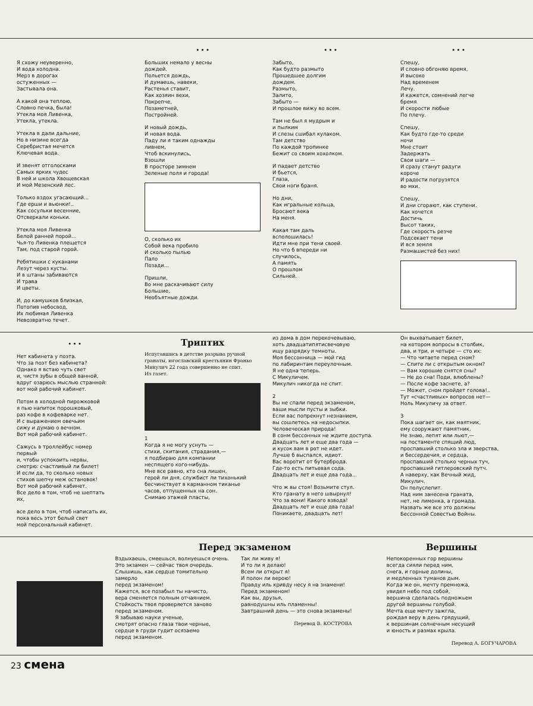Я схожу неуверенно,
И вода холодна.
Мерз в дорогах
остуженных —
Застывала она.
А какой она теплою,
Словно печка, была!
Утекла моя Ливенка,
Утекла, утекла.
Утекла в дали дальние,
Но в низине всегда
Серебристая мечется
Ключевая вода.
И звенят отголосками
Самых ярких чудес
В ней и школа Хвощевская
И мой Мезенский лес.
Только вздох угасающий...
Где ерши и вьюнки!..
Как сосульки весенние,
Отсверкали коньки.
Утекла моя Ливенка
Белой ранней порой...
Чья-то Ливенка плещется
Там, под старой горой.
Ребятишки с куканами
Лезут через кусты.
И в штаны забиваются
И трава
И цветы.
И, до камушков близкая,
Потопив небосвод,
Их любимая Ливенка
Невозвратно течет.
• • •
Больших немало у весны
дождей.
Польется дождь,
И думаешь, навеки,
Растенья ставит,
Как хозяин вехи,
Покрепче,
Позаметней,
Постройней.
И новый дождь,
И новая вода.
Паду ли я таким однажды
ливнем,
Чтоб вскинулись,
Взошли
В просторе зимнем
Зеленые поля и города!
О, сколько их
Собой века пробило
И сколько пылью
Пало
Позади...
Пришли,
Во мне раскачивают силу
Большие,
Необъятные дожди.
• • •
Забыто,
Как будто размыто
Прошедшее долгим
дождем.
Размыто,
Залито,
Забыто —
И прошлое вижу во всем.
Там не был я мудрым и
и пылким
И слезы сшибал кулаком.
Там детство
По каждой тропинке
Бежит со своим хохолком.
И падает детство
И бьется,
Глаза,
Свои ноги браня.
Но дни,
Как игральные кольца,
Бросают века
На меня.
Какая там даль
всполошилась!
Идти мне при тени своей.
Но что б впереди ни
случилось,
А память
О прошлом
Сильней.
• • •
Спешу,
И словно обгоняю время,
И высоко
Над временем
Лечу.
И кажется, сомнений легче
бремя
И скорости любые
По плечу.
Спешу,
Как будто где-то среди
ночи
Мне стоит
Задержать
Свои шаги —
И сразу станут радуги
короче
И радости погрузятся
во мхи.
Спешу,
И дни сгорают, как ступени.
Как хочется
Достичь
Высот таких,
Где скорость резче
Подсекает тени
И вся земля
Размашистей без них!
• • •
Нет кабинета у поэта.
Что за поэт без кабинета?
Однако я встаю чуть свет
и, чистя зубы в общей ванной,
вдруг озарюсь мыслью странной:
вот мой рабочий кабинет.
Потом в холодной пирожковой
я пью напиток порошковый,
раз кофе в кофеварке нет.
И с выражением овечьим
сижу и думаю о вечном.
Вот мой рабочий кабинет.
Сажусь в троллейбус номер
первый
и, чтобы успокоить нервы,
смотрю: счастливый ли билет!
И если да, то сколько новых
стихов шепчу меж остановок!
Вот мой рабочий кабинет.
Все дело в том, чтоб не шептать
их,
все дело в том, чтоб написать их,
пока весь этот белый свет
мой персональный кабинет.
Триптих
Испугавшись в детстве разрыва ручной гранаты, югославский крестьянин Франьо Микулич 22 года совершенно не спит.
Из газет.
1
Когда я не могу уснуть —
стихи, скитания, страдания,—
я подбираю для компании
неспящего кого-нибудь.
Мне все равно, кто сна лишен,
герой ли дня, службист ли тихонький
бесчинствует в карманном тиканье
часов, отпущенных на сон.
Снимаю этажей пласты,
из дома в дом перекочевываю,
хоть двадцатипятисвечовую
ищу разрядку темноты.
Моя бессонница — мой гид
по лабиринтам переулочным.
Я не одна теперь.
С Микуличем.
Микулич никогда не спит.
2
Вы не спали перед экзаменом,
ваши мысли пусты и зыбки.
Если вас попрекнут незнанием,
вы сошлетесь на недосыпки.
Человеческая природа!
В сонм бессонных не ждите доступа.
Двадцать лет и еще два года —
и кусок вам в рот не идет.
Лучше б выспался, идиот.
Вас воротит от бутерброда.
Где-то есть питьевая сода.
Двадцать лет и еще два года...
Что ж вы стоя! Возьмите стул.
Кто гранату в него швырнул!
Что за вони! Какого взвода!
Двадцать лет и еще два года!
Поникаете, двадцать лет!
Он выхватывает билет,
на котором вопросы в столбик,
два, и три, и четыре — сто их:
— Что читаете перед сном?
— Спите ли с открытым окном?
— Вам хорошие снятся сны?
— Не до сна! Поди, влюблены?
— После кофе заснете, а?
— Может, сном пройдет голова!..
Тут «счастливых» вопросов нет—
Ноль Микуличу за ответ.
3
Пока шагает он, как маятник,
ему сооружают памятник.
Не знаю, лепят или льют,—
на постаменте спящий люд,
проспавший столько зла и зверства,
и бессердечия, и сердца,
проспавший столько черных туч,
проспавший гитлеровский путч.
А наверху, как Вечный жид,
Микулич.
Он полуслепит.
Над ним занесена граната,
нет, не лимонка, а громада.
Назвать же все это должны
Бессонной Совестью Войны.
Перед экзаменом
Вздыхаешь, смеешься, волнуешься очень.
Это экзамен — сейчас твоя очередь.
Слышишь, как сердце томительно
замерло
перед экзаменом!
Кажется, все позабыл ты начисто,
вера сменяется полным отчаянием.
Стойкость твоя проверяется заново
перед экзаменом.
Я забываю науки ученые,
смотрят опасно глаза твои черные,
сердце в груди гудит осязаемо
перед экзаменом.
Так ли живу я!
И то ли я делаю!
Всем ли открыт я!
И полон ли верою!
Правду иль кривду несу я на знамени!
Перед экзаменом!
Как вы, друзья,
равнодушны иль пламенны!
Завтрашний день — это снова экзамены!
Перевод В. КОСТРОВА
Вершины
Непокоренных гор вершины
всегда сияли перед ним,
снега, и горные долины,
и медленных туманов дым.
Когда же он, мечту премножа,
увидел небо под собой,
вершина сделалась подножьем
другой вершины голубой.
Мечта еще мечту зажгла,
рождая веру в день грядущий,
к вершинам солнечным несущий
и юность и размах крыла.
Перевод А. БОГУЧАРОВА
23 смена